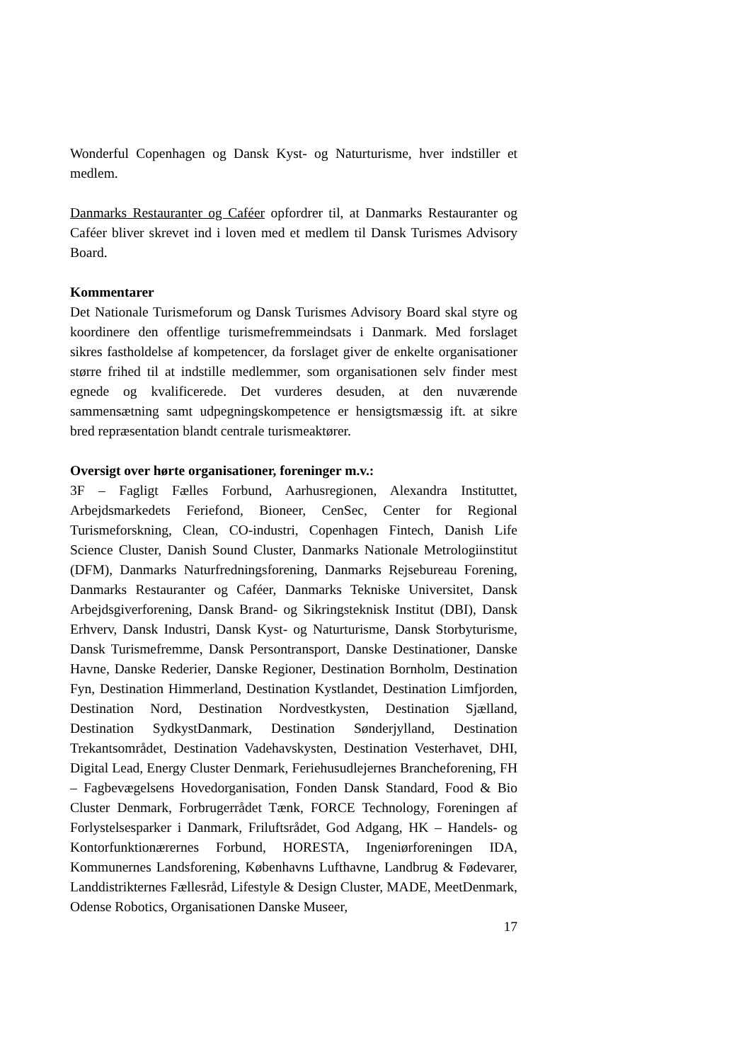Wonderful Copenhagen og Dansk Kyst- og Naturturisme, hver indstiller et medlem.
Danmarks Restauranter og Caféer opfordrer til, at Danmarks Restauranter og Caféer bliver skrevet ind i loven med et medlem til Dansk Turismes Advisory Board.
Kommentarer
Det Nationale Turismeforum og Dansk Turismes Advisory Board skal styre og koordinere den offentlige turismefremmeindsats i Danmark. Med forslaget sikres fastholdelse af kompetencer, da forslaget giver de enkelte organisationer større frihed til at indstille medlemmer, som organisationen selv finder mest egnede og kvalificerede. Det vurderes desuden, at den nuværende sammensætning samt udpegningskompetence er hensigtsmæssig ift. at sikre bred repræsentation blandt centrale turismeaktører.
Oversigt over hørte organisationer, foreninger m.v.:
3F – Fagligt Fælles Forbund, Aarhusregionen, Alexandra Instituttet, Arbejdsmarkedets Feriefond, Bioneer, CenSec, Center for Regional Turismeforskning, Clean, CO-industri, Copenhagen Fintech, Danish Life Science Cluster, Danish Sound Cluster, Danmarks Nationale Metrologiinstitut (DFM), Danmarks Naturfredningsforening, Danmarks Rejsebureau Forening, Danmarks Restauranter og Caféer, Danmarks Tekniske Universitet, Dansk Arbejdsgiverforening, Dansk Brand- og Sikringsteknisk Institut (DBI), Dansk Erhverv, Dansk Industri, Dansk Kyst- og Naturturisme, Dansk Storbyturisme, Dansk Turismefremme, Dansk Persontransport, Danske Destinationer, Danske Havne, Danske Rederier, Danske Regioner, Destination Bornholm, Destination Fyn, Destination Himmerland, Destination Kystlandet, Destination Limfjorden, Destination Nord, Destination Nordvestkysten, Destination Sjælland, Destination SydkystDanmark, Destination Sønderjylland, Destination Trekantsområdet, Destination Vadehavskysten, Destination Vesterhavet, DHI, Digital Lead, Energy Cluster Denmark, Feriehusudlejernes Brancheforening, FH – Fagbevægelsens Hovedorganisation, Fonden Dansk Standard, Food & Bio Cluster Denmark, Forbrugerrådet Tænk, FORCE Technology, Foreningen af Forlystelsesparker i Danmark, Friluftsrådet, God Adgang, HK – Handels- og Kontorfunktionærernes Forbund, HORESTA, Ingeniørforeningen IDA, Kommunernes Landsforening, Københavns Lufthavne, Landbrug & Fødevarer, Landdistrikternes Fællesråd, Lifestyle & Design Cluster, MADE, MeetDenmark, Odense Robotics, Organisationen Danske Museer,
17